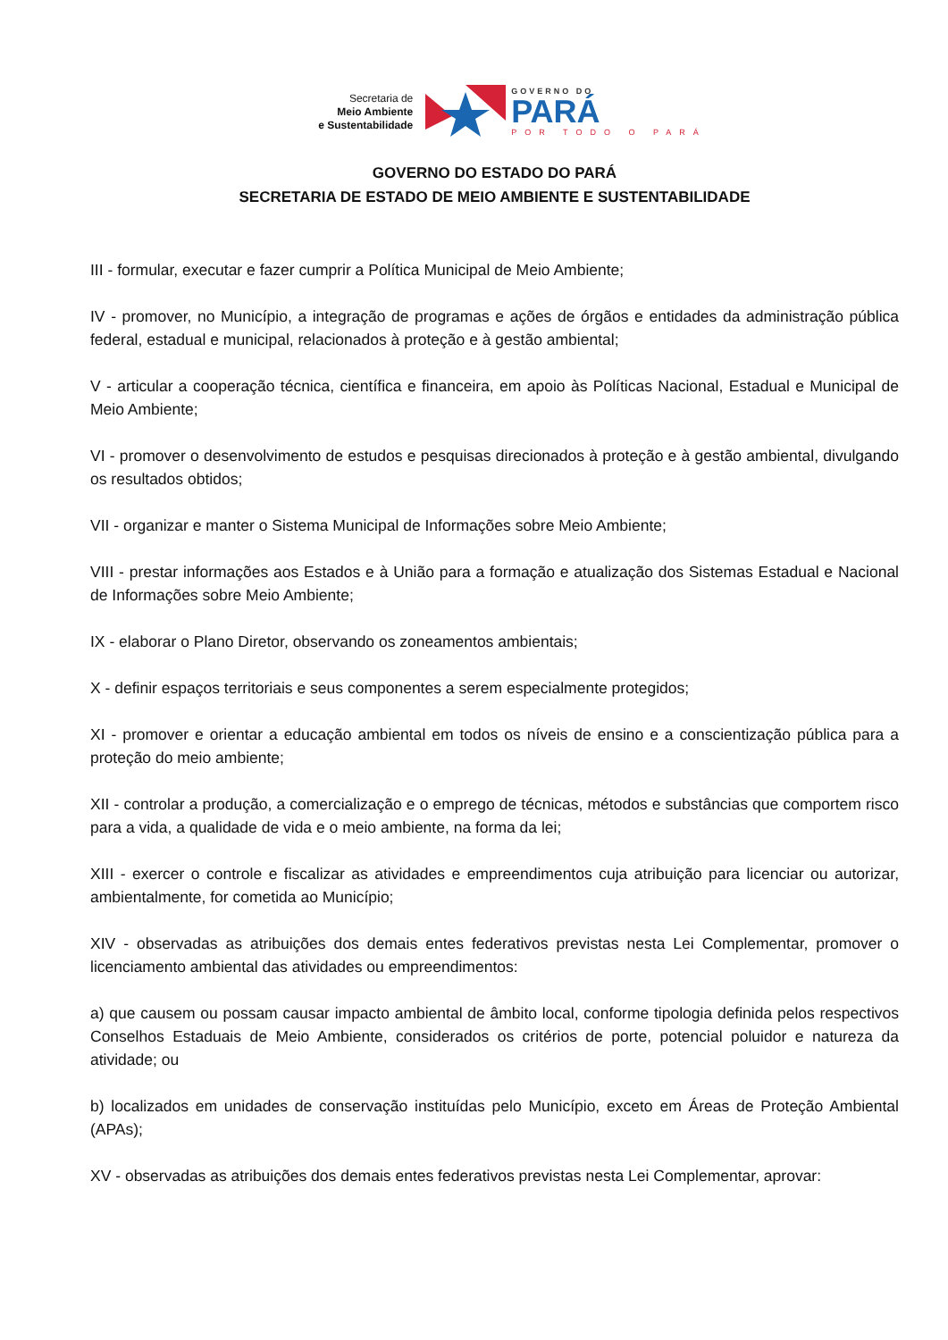Secretaria de
Meio Ambiente
e Sustentabilidade
GOVERNO DO
PARÁ
POR TODO O PARÁ
GOVERNO DO ESTADO DO PARÁ
SECRETARIA DE ESTADO DE MEIO AMBIENTE E SUSTENTABILIDADE
III - formular, executar e fazer cumprir a Política Municipal de Meio Ambiente;
IV - promover, no Município, a integração de programas e ações de órgãos e entidades da administração pública federal, estadual e municipal, relacionados à proteção e à gestão ambiental;
V - articular a cooperação técnica, científica e financeira, em apoio às Políticas Nacional, Estadual e Municipal de Meio Ambiente;
VI - promover o desenvolvimento de estudos e pesquisas direcionados à proteção e à gestão ambiental, divulgando os resultados obtidos;
VII - organizar e manter o Sistema Municipal de Informações sobre Meio Ambiente;
VIII - prestar informações aos Estados e à União para a formação e atualização dos Sistemas Estadual e Nacional de Informações sobre Meio Ambiente;
IX - elaborar o Plano Diretor, observando os zoneamentos ambientais;
X - definir espaços territoriais e seus componentes a serem especialmente protegidos;
XI - promover e orientar a educação ambiental em todos os níveis de ensino e a conscientização pública para a proteção do meio ambiente;
XII - controlar a produção, a comercialização e o emprego de técnicas, métodos e substâncias que comportem risco para a vida, a qualidade de vida e o meio ambiente, na forma da lei;
XIII - exercer o controle e fiscalizar as atividades e empreendimentos cuja atribuição para licenciar ou autorizar, ambientalmente, for cometida ao Município;
XIV - observadas as atribuições dos demais entes federativos previstas nesta Lei Complementar, promover o licenciamento ambiental das atividades ou empreendimentos:
a) que causem ou possam causar impacto ambiental de âmbito local, conforme tipologia definida pelos respectivos Conselhos Estaduais de Meio Ambiente, considerados os critérios de porte, potencial poluidor e natureza da atividade; ou
b) localizados em unidades de conservação instituídas pelo Município, exceto em Áreas de Proteção Ambiental (APAs);
XV - observadas as atribuições dos demais entes federativos previstas nesta Lei Complementar, aprovar: